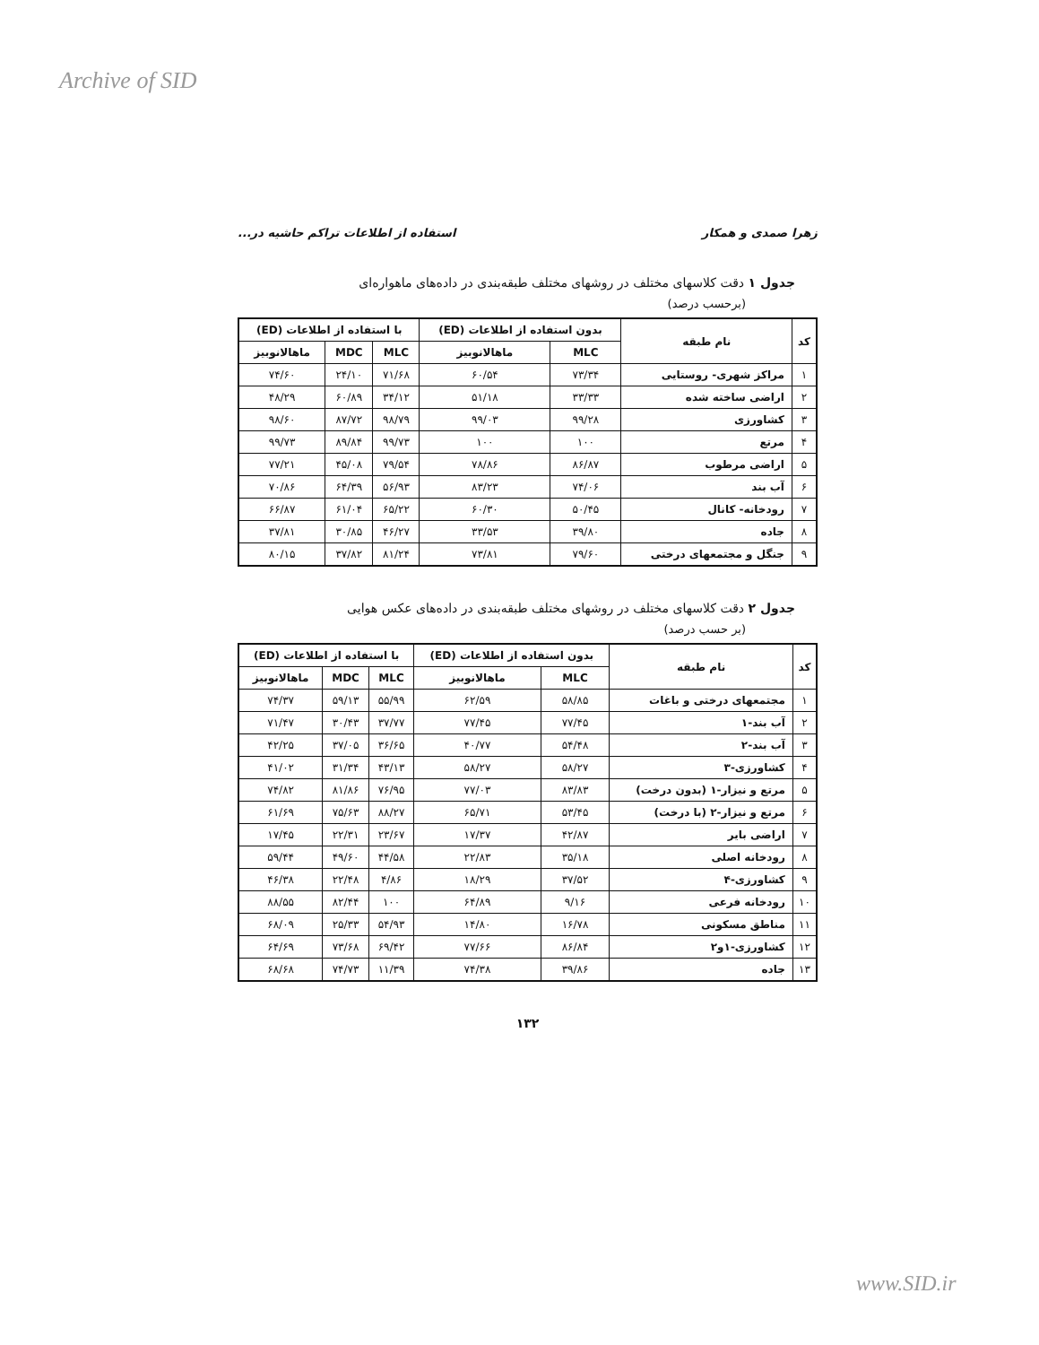Archive of SID
زهرا صمدی و همکار استفاده از اطلاعات تراکم حاشیه در...
جدول ۱ دقت کلاسهای مختلف در روشهای مختلف طبقه‌بندی در داده‌های ماهواره‌ای
(برحسب درصد)
| کد | نام طبقه | بدون استفاده از اطلاعات (ED) | | با استفاده از اطلاعات (ED) | | |
| --- | --- | --- | --- | --- | --- | --- |
| | | MLC | ماهالانوبیز | MLC | MDC | ماهالانوبیز |
| ۱ | مراکز شهری- روستایی | ۷۳/۳۴ | ۶۰/۵۴ | ۷۱/۶۸ | ۲۴/۱۰ | ۷۴/۶۰ |
| ۲ | اراضی ساخته شده | ۳۳/۳۳ | ۵۱/۱۸ | ۳۴/۱۲ | ۶۰/۸۹ | ۴۸/۲۹ |
| ۳ | کشاورزی | ۹۹/۲۸ | ۹۹/۰۳ | ۹۸/۷۹ | ۸۷/۷۲ | ۹۸/۶۰ |
| ۴ | مرتع | ۱۰۰ | ۱۰۰ | ۹۹/۷۳ | ۸۹/۸۴ | ۹۹/۷۳ |
| ۵ | اراضی مرطوب | ۸۶/۸۷ | ۷۸/۸۶ | ۷۹/۵۴ | ۴۵/۰۸ | ۷۷/۲۱ |
| ۶ | آب بند | ۷۴/۰۶ | ۸۳/۲۳ | ۵۶/۹۳ | ۶۴/۳۹ | ۷۰/۸۶ |
| ۷ | رودخانه- کانال | ۵۰/۴۵ | ۶۰/۳۰ | ۶۵/۲۲ | ۶۱/۰۴ | ۶۶/۸۷ |
| ۸ | جاده | ۳۹/۸۰ | ۳۳/۵۳ | ۴۶/۲۷ | ۳۰/۸۵ | ۳۷/۸۱ |
| ۹ | جنگل و مجتمعهای درختی | ۷۹/۶۰ | ۷۳/۸۱ | ۸۱/۲۴ | ۳۷/۸۲ | ۸۰/۱۵ |
جدول ۲ دقت کلاسهای مختلف در روشهای مختلف طبقه‌بندی در داده‌های عکس هوایی
(بر حسب درصد)
| کد | نام طبقه | بدون استفاده از اطلاعات (ED) | | با استفاده از اطلاعات (ED) | | |
| --- | --- | --- | --- | --- | --- | --- |
| | | MLC | ماهالانوبیز | MLC | MDC | ماهالانوبیز |
| ۱ | مجتمعهای درختی و باغات | ۵۸/۸۵ | ۶۲/۵۹ | ۵۵/۹۹ | ۵۹/۱۳ | ۷۴/۳۷ |
| ۲ | آب بند-۱ | ۷۷/۴۵ | ۷۷/۴۵ | ۳۷/۷۷ | ۳۰/۴۳ | ۷۱/۴۷ |
| ۳ | آب بند-۲ | ۵۴/۴۸ | ۴۰/۷۷ | ۳۶/۶۵ | ۳۷/۰۵ | ۴۲/۲۵ |
| ۴ | کشاورزی-۳ | ۵۸/۲۷ | ۵۸/۲۷ | ۴۳/۱۳ | ۳۱/۳۴ | ۴۱/۰۲ |
| ۵ | مرتع و نیزار-۱ (بدون درخت) | ۸۳/۸۳ | ۷۷/۰۳ | ۷۶/۹۵ | ۸۱/۸۶ | ۷۴/۸۲ |
| ۶ | مرتع و نیزار-۲ (با درخت) | ۵۳/۴۵ | ۶۵/۷۱ | ۸۸/۲۷ | ۷۵/۶۳ | ۶۱/۶۹ |
| ۷ | اراضی بایر | ۴۲/۸۷ | ۱۷/۳۷ | ۲۳/۶۷ | ۲۲/۳۱ | ۱۷/۴۵ |
| ۸ | رودخانه اصلی | ۳۵/۱۸ | ۲۲/۸۳ | ۴۴/۵۸ | ۴۹/۶۰ | ۵۹/۴۴ |
| ۹ | کشاورزی-۴ | ۳۷/۵۲ | ۱۸/۲۹ | ۴/۸۶ | ۲۲/۴۸ | ۴۶/۳۸ |
| ۱۰ | رودخانه فرعی | ۹/۱۶ | ۶۴/۸۹ | ۱۰۰ | ۸۲/۴۴ | ۸۸/۵۵ |
| ۱۱ | مناطق مسکونی | ۱۶/۷۸ | ۱۴/۸۰ | ۵۴/۹۳ | ۲۵/۳۳ | ۶۸/۰۹ |
| ۱۲ | کشاورزی-۱و۲ | ۸۶/۸۴ | ۷۷/۶۶ | ۶۹/۴۲ | ۷۳/۶۸ | ۶۴/۶۹ |
| ۱۳ | جاده | ۳۹/۸۶ | ۷۴/۳۸ | ۱۱/۳۹ | ۷۴/۷۳ | ۶۸/۶۸ |
۱۳۲
www.SID.ir